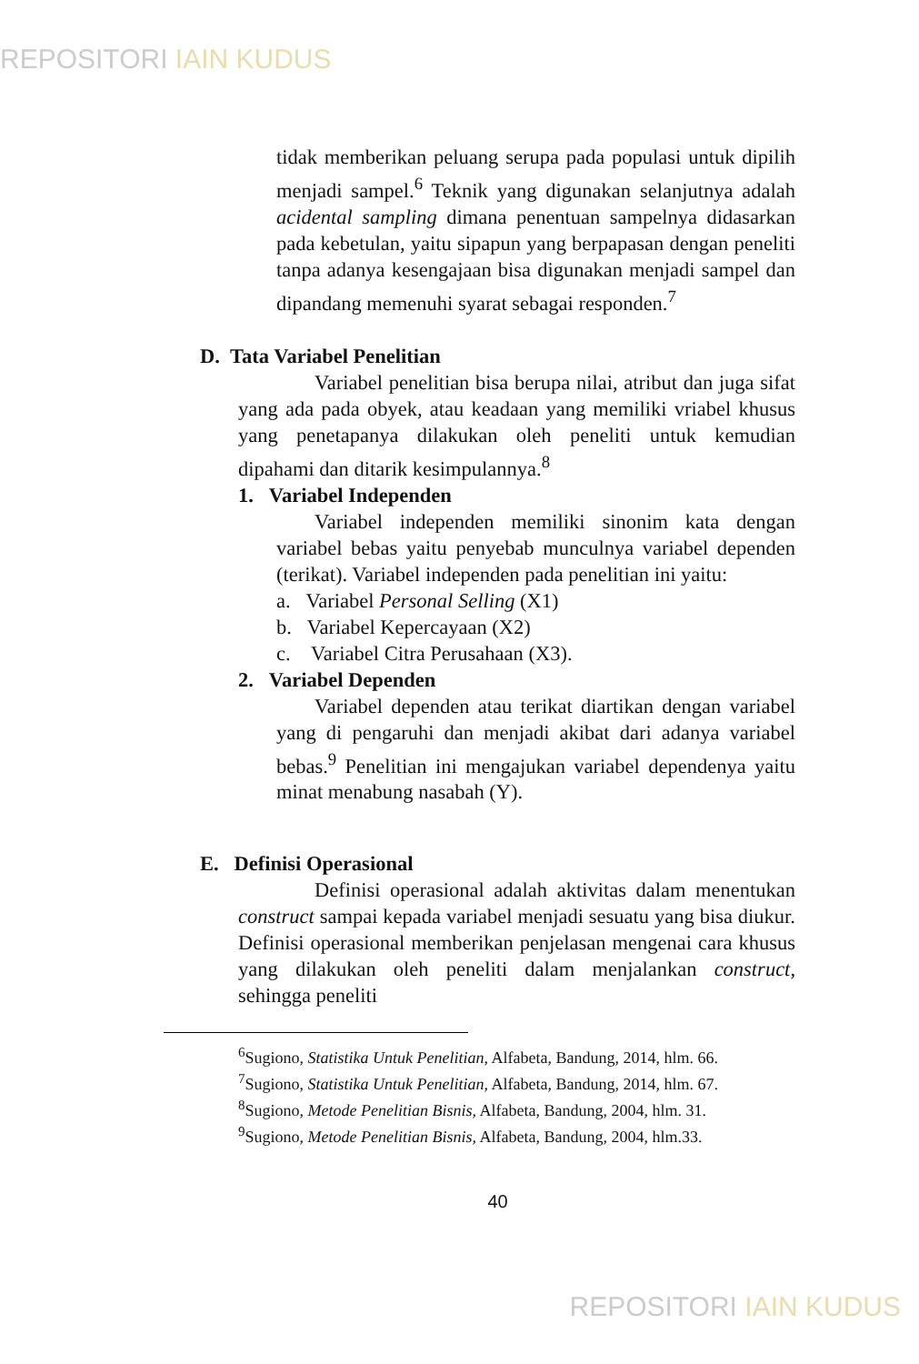REPOSITORI IAIN KUDUS
tidak memberikan peluang serupa pada populasi untuk dipilih menjadi sampel.<sup>6</sup> Teknik yang digunakan selanjutnya adalah acidental sampling dimana penentuan sampelnya didasarkan pada kebetulan, yaitu sipapun yang berpapasan dengan peneliti tanpa adanya kesengajaan bisa digunakan menjadi sampel dan dipandang memenuhi syarat sebagai responden.<sup>7</sup>
D. Tata Variabel Penelitian
Variabel penelitian bisa berupa nilai, atribut dan juga sifat yang ada pada obyek, atau keadaan yang memiliki vriabel khusus yang penetapanya dilakukan oleh peneliti untuk kemudian dipahami dan ditarik kesimpulannya.<sup>8</sup>
1. Variabel Independen
Variabel independen memiliki sinonim kata dengan variabel bebas yaitu penyebab munculnya variabel dependen (terikat). Variabel independen pada penelitian ini yaitu:
a. Variabel Personal Selling (X1)
b. Variabel Kepercayaan (X2)
c. Variabel Citra Perusahaan (X3).
2. Variabel Dependen
Variabel dependen atau terikat diartikan dengan variabel yang di pengaruhi dan menjadi akibat dari adanya variabel bebas.<sup>9</sup> Penelitian ini mengajukan variabel dependenya yaitu minat menabung nasabah (Y).
E. Definisi Operasional
Definisi operasional adalah aktivitas dalam menentukan construct sampai kepada variabel menjadi sesuatu yang bisa diukur. Definisi operasional memberikan penjelasan mengenai cara khusus yang dilakukan oleh peneliti dalam menjalankan construct, sehingga peneliti
<sup>6</sup> Sugiono, Statistika Untuk Penelitian, Alfabeta, Bandung, 2014, hlm. 66.
<sup>7</sup> Sugiono, Statistika Untuk Penelitian, Alfabeta, Bandung, 2014, hlm. 67.
<sup>8</sup> Sugiono, Metode Penelitian Bisnis, Alfabeta, Bandung, 2004, hlm. 31.
<sup>9</sup> Sugiono, Metode Penelitian Bisnis, Alfabeta, Bandung, 2004, hlm.33.
40
REPOSITORI IAIN KUDUS